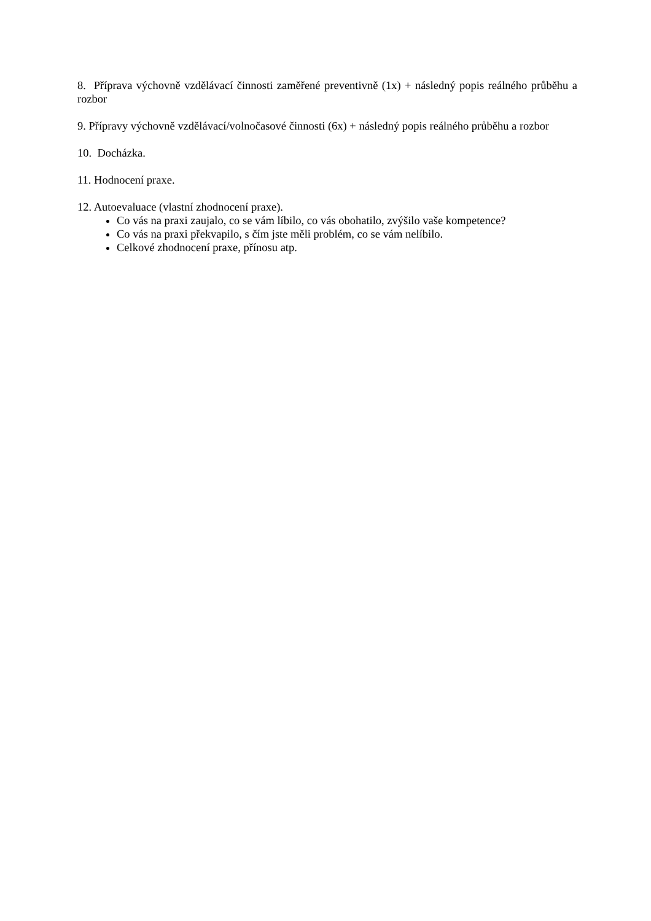8. Příprava výchovně vzdělávací činnosti zaměřené preventivně (1x) + následný popis reálného průběhu a rozbor
9. Přípravy výchovně vzdělávací/volnočasové činnosti (6x) + následný popis reálného průběhu a rozbor
10. Docházka.
11. Hodnocení praxe.
12. Autoevaluace (vlastní zhodnocení praxe).
Co vás na praxi zaujalo, co se vám líbilo, co vás obohatilo, zvýšilo vaše kompetence?
Co vás na praxi překvapilo, s čím jste měli problém, co se vám nelíbilo.
Celkové zhodnocení praxe, přínosu atp.